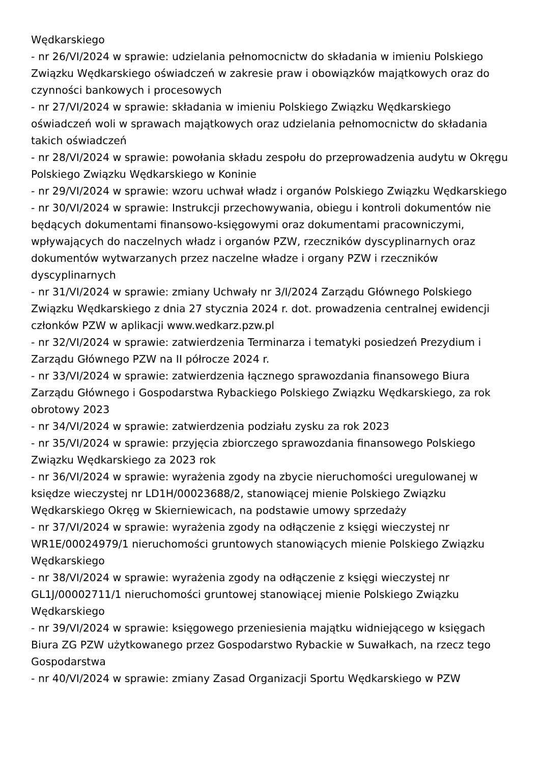Wędkarskiego
- nr 26/VI/2024 w sprawie: udzielania pełnomocnictw do składania w imieniu Polskiego Związku Wędkarskiego oświadczeń w zakresie praw i obowiązków majątkowych oraz do czynności bankowych i procesowych
- nr 27/VI/2024 w sprawie: składania w imieniu Polskiego Związku Wędkarskiego oświadczeń woli w sprawach majątkowych oraz udzielania pełnomocnictw do składania takich oświadczeń
- nr 28/VI/2024 w sprawie: powołania składu zespołu do przeprowadzenia audytu w Okręgu Polskiego Związku Wędkarskiego w Koninie
- nr 29/VI/2024 w sprawie: wzoru uchwał władz i organów Polskiego Związku Wędkarskiego
- nr 30/VI/2024 w sprawie: Instrukcji przechowywania, obiegu i kontroli dokumentów nie będących dokumentami finansowo-księgowymi oraz dokumentami pracowniczymi, wpływających do naczelnych władz i organów PZW, rzeczników dyscyplinarnych oraz dokumentów wytwarzanych przez naczelne władze i organy PZW i rzeczników dyscyplinarnych
- nr 31/VI/2024 w sprawie: zmiany Uchwały nr 3/I/2024 Zarządu Głównego Polskiego Związku Wędkarskiego z dnia 27 stycznia 2024 r. dot. prowadzenia centralnej ewidencji członków PZW w aplikacji www.wedkarz.pzw.pl
- nr 32/VI/2024 w sprawie: zatwierdzenia Terminarza i tematyki posiedzeń Prezydium i Zarządu Głównego PZW na II półrocze 2024 r.
- nr 33/VI/2024 w sprawie: zatwierdzenia łącznego sprawozdania finansowego Biura Zarządu Głównego i Gospodarstwa Rybackiego Polskiego Związku Wędkarskiego, za rok obrotowy 2023
- nr 34/VI/2024 w sprawie: zatwierdzenia podziału zysku za rok 2023
- nr 35/VI/2024 w sprawie: przyjęcia zbiorczego sprawozdania finansowego Polskiego Związku Wędkarskiego za 2023 rok
- nr 36/VI/2024 w sprawie: wyrażenia zgody na zbycie nieruchomości uregulowanej w księdze wieczystej nr LD1H/00023688/2, stanowiącej mienie Polskiego Związku Wędkarskiego Okręg w Skierniewicach, na podstawie umowy sprzedaży
- nr 37/VI/2024 w sprawie: wyrażenia zgody na odłączenie z księgi wieczystej nr WR1E/00024979/1 nieruchomości gruntowych stanowiących mienie Polskiego Związku Wędkarskiego
- nr 38/VI/2024 w sprawie: wyrażenia zgody na odłączenie z księgi wieczystej nr GL1J/00002711/1 nieruchomości gruntowej stanowiącej mienie Polskiego Związku Wędkarskiego
- nr 39/VI/2024 w sprawie: księgowego przeniesienia majątku widniejącego w księgach Biura ZG PZW użytkowanego przez Gospodarstwo Rybackie w Suwałkach, na rzecz tego Gospodarstwa
- nr 40/VI/2024 w sprawie: zmiany Zasad Organizacji Sportu Wędkarskiego w PZW